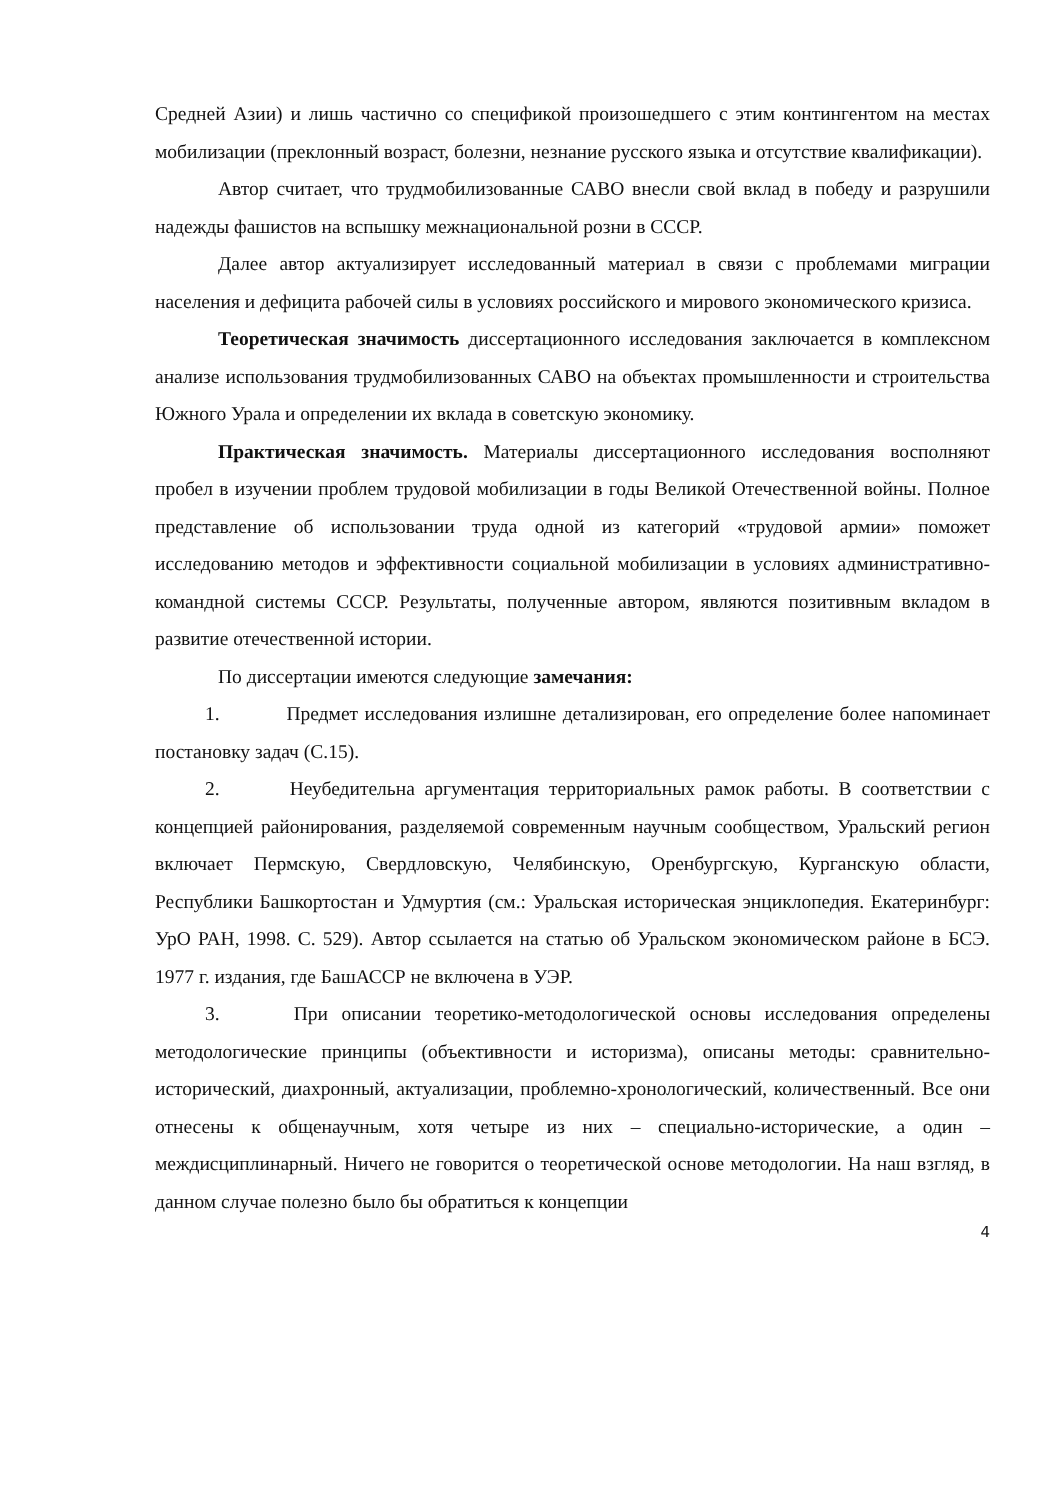Средней Азии) и лишь частично со спецификой произошедшего с этим контингентом на местах мобилизации (преклонный возраст, болезни, незнание русского языка и отсутствие квалификации).
Автор считает, что трудмобилизованные САВО внесли свой вклад в победу и разрушили надежды фашистов на вспышку межнациональной розни в СССР.
Далее автор актуализирует исследованный материал в связи с проблемами миграции населения и дефицита рабочей силы в условиях российского и мирового экономического кризиса.
Теоретическая значимость диссертационного исследования заключается в комплексном анализе использования трудмобилизованных САВО на объектах промышленности и строительства Южного Урала и определении их вклада в советскую экономику.
Практическая значимость. Материалы диссертационного исследования восполняют пробел в изучении проблем трудовой мобилизации в годы Великой Отечественной войны. Полное представление об использовании труда одной из категорий «трудовой армии» поможет исследованию методов и эффективности социальной мобилизации в условиях административно-командной системы СССР. Результаты, полученные автором, являются позитивным вкладом в развитие отечественной истории.
По диссертации имеются следующие замечания:
1. Предмет исследования излишне детализирован, его определение более напоминает постановку задач (С.15).
2. Неубедительна аргументация территориальных рамок работы. В соответствии с концепцией районирования, разделяемой современным научным сообществом, Уральский регион включает Пермскую, Свердловскую, Челябинскую, Оренбургскую, Курганскую области, Республики Башкортостан и Удмуртия (см.: Уральская историческая энциклопедия. Екатеринбург: УрО РАН, 1998. С. 529). Автор ссылается на статью об Уральском экономическом районе в БСЭ. 1977 г. издания, где БашАССР не включена в УЭР.
3. При описании теоретико-методологической основы исследования определены методологические принципы (объективности и историзма), описаны методы: сравнительно-исторический, диахронный, актуализации, проблемно-хронологический, количественный. Все они отнесены к общенаучным, хотя четыре из них – специально-исторические, а один – междисциплинарный. Ничего не говорится о теоретической основе методологии. На наш взгляд, в данном случае полезно было бы обратиться к концепции
4